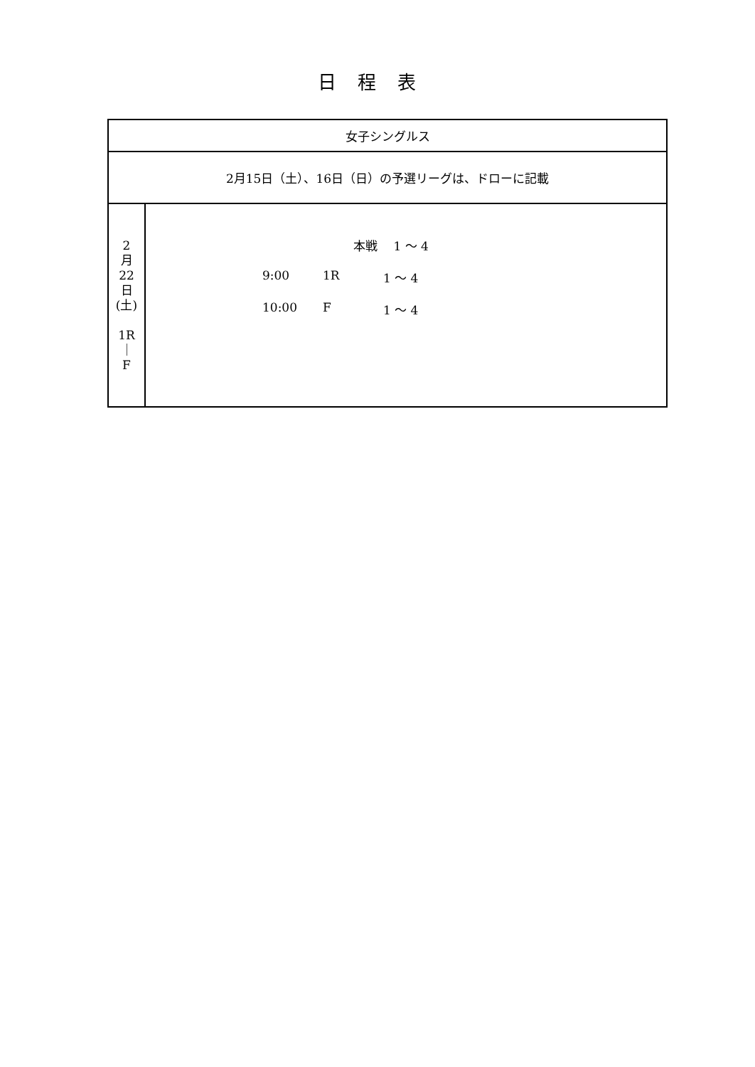日程表
| 女子シングルス | |
| 2月15日（土）、16日（日）の予選リーグは、ドローに記載 | |
| 2 月 22 日 (土) 1R ｜ F | 本戦 1 ～ 4 9:00 1R 1 ～ 4 10:00 F 1 ～ 4 |